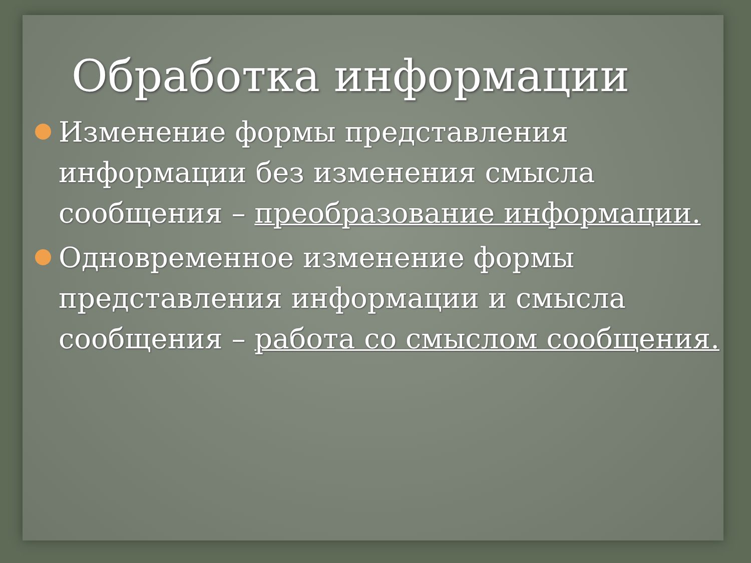Обработка информации
Изменение формы представления информации без изменения смысла сообщения – преобразование информации.
Одновременное изменение формы представления информации и смысла сообщения – работа со смыслом сообщения.